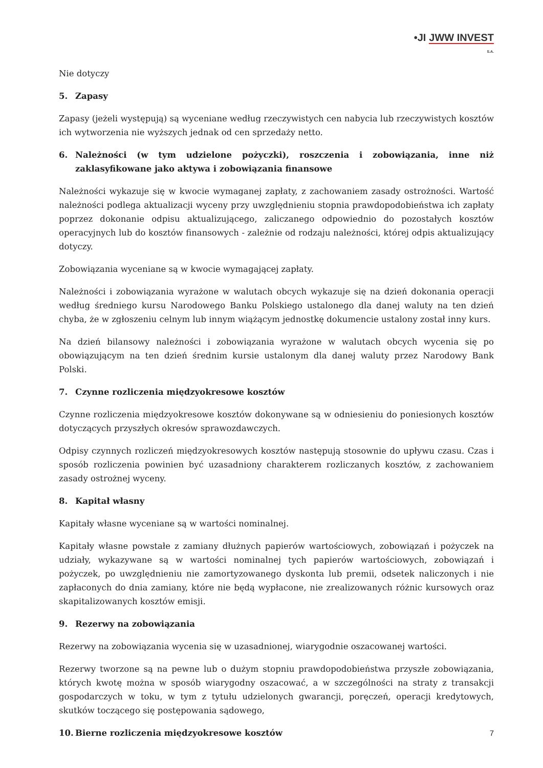•JI JWW INVEST
S.A.
Nie dotyczy
5. Zapasy
Zapasy (jeżeli występują) są wyceniane według rzeczywistych cen nabycia lub rzeczywistych kosztów ich wytworzenia nie wyższych jednak od cen sprzedaży netto.
6. Należności (w tym udzielone pożyczki), roszczenia i zobowiązania, inne niż zaklasyfikowane jako aktywa i zobowiązania finansowe
Należności wykazuje się w kwocie wymaganej zapłaty, z zachowaniem zasady ostrożności. Wartość należności podlega aktualizacji wyceny przy uwzględnieniu stopnia prawdopodobieństwa ich zapłaty poprzez dokonanie odpisu aktualizującego, zaliczanego odpowiednio do pozostałych kosztów operacyjnych lub do kosztów finansowych - zależnie od rodzaju należności, której odpis aktualizujący dotyczy.
Zobowiązania wyceniane są w kwocie wymagającej zapłaty.
Należności i zobowiązania wyrażone w walutach obcych wykazuje się na dzień dokonania operacji według średniego kursu Narodowego Banku Polskiego ustalonego dla danej waluty na ten dzień chyba, że w zgłoszeniu celnym lub innym wiążącym jednostkę dokumencie ustalony został inny kurs.
Na dzień bilansowy należności i zobowiązania wyrażone w walutach obcych wycenia się po obowiązującym na ten dzień średnim kursie ustalonym dla danej waluty przez Narodowy Bank Polski.
7. Czynne rozliczenia międzyokresowe kosztów
Czynne rozliczenia międzyokresowe kosztów dokonywane są w odniesieniu do poniesionych kosztów dotyczących przyszłych okresów sprawozdawczych.
Odpisy czynnych rozliczeń międzyokresowych kosztów następują stosownie do upływu czasu. Czas i sposób rozliczenia powinien być uzasadniony charakterem rozliczanych kosztów, z zachowaniem zasady ostrożnej wyceny.
8. Kapitał własny
Kapitały własne wyceniane są w wartości nominalnej.
Kapitały własne powstałe z zamiany dłużnych papierów wartościowych, zobowiązań i pożyczek na udziały, wykazywane są w wartości nominalnej tych papierów wartościowych, zobowiązań i pożyczek, po uwzględnieniu nie zamortyzowanego dyskonta lub premii, odsetek naliczonych i nie zapłaconych do dnia zamiany, które nie będą wypłacone, nie zrealizowanych różnic kursowych oraz skapitalizowanych kosztów emisji.
9. Rezerwy na zobowiązania
Rezerwy na zobowiązania wycenia się w uzasadnionej, wiarygodnie oszacowanej wartości.
Rezerwy tworzone są na pewne lub o dużym stopniu prawdopodobieństwa przyszłe zobowiązania, których kwotę można w sposób wiarygodny oszacować, a w szczególności na straty z transakcji gospodarczych w toku, w tym z tytułu udzielonych gwarancji, poręczeń, operacji kredytowych, skutków toczącego się postępowania sądowego,
10. Bierne rozliczenia międzyokresowe kosztów
7